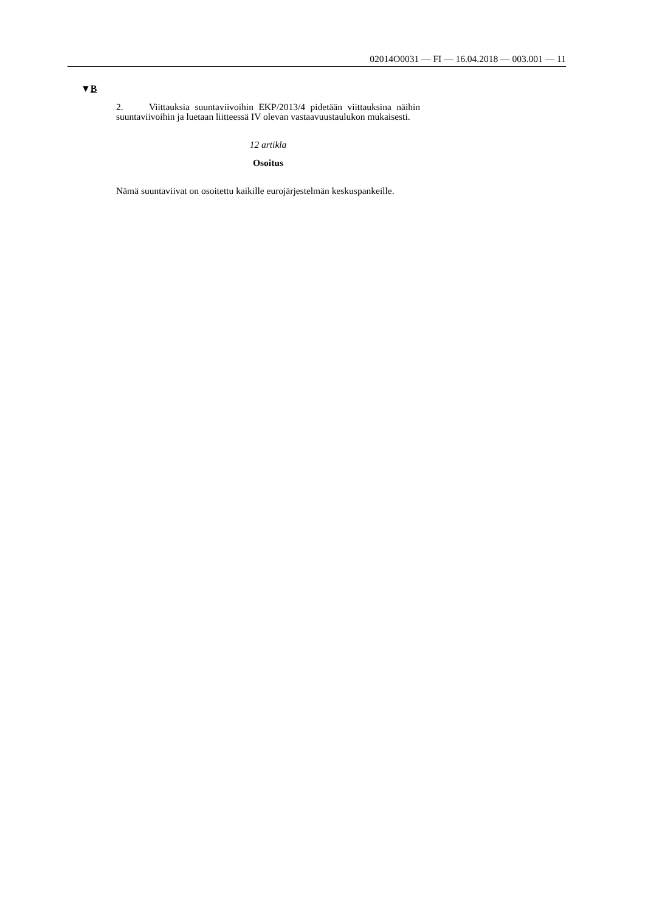02014O0031 — FI — 16.04.2018 — 003.001 — 11
▼B
2. Viittauksia suuntaviivoihin EKP/2013/4 pidetään viittauksina näihin suuntaviivoihin ja luetaan liitteessä IV olevan vastaavuustaulukon mukaisesti.
12 artikla
Osoitus
Nämä suuntaviivat on osoitettu kaikille eurojärjestelmän keskuspankeille.